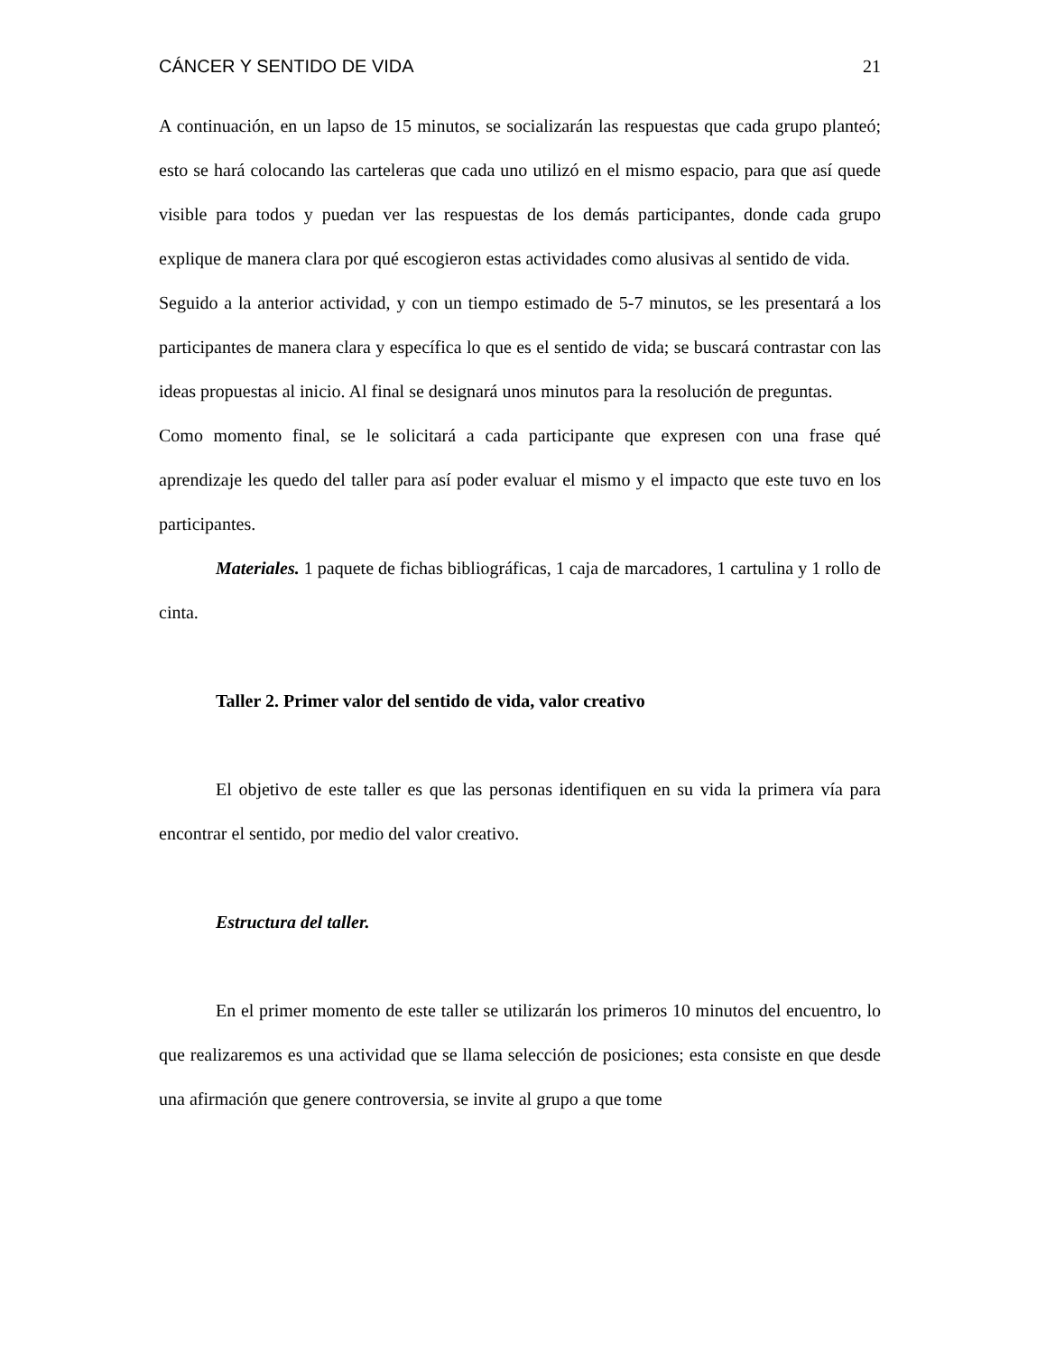CÁNCER Y SENTIDO DE VIDA 21
A continuación, en un lapso de 15 minutos, se socializarán las respuestas que cada grupo planteó; esto se hará colocando las carteleras que cada uno utilizó en el mismo espacio, para que así quede visible para todos y puedan ver las respuestas de los demás participantes, donde cada grupo explique de manera clara por qué escogieron estas actividades como alusivas al sentido de vida.
Seguido a la anterior actividad, y con un tiempo estimado de 5-7 minutos, se les presentará a los participantes de manera clara y específica lo que es el sentido de vida; se buscará contrastar con las ideas propuestas al inicio. Al final se designará unos minutos para la resolución de preguntas.
Como momento final, se le solicitará a cada participante que expresen con una frase qué aprendizaje les quedo del taller para así poder evaluar el mismo y el impacto que este tuvo en los participantes.
Materiales. 1 paquete de fichas bibliográficas, 1 caja de marcadores, 1 cartulina y 1 rollo de cinta.
Taller 2. Primer valor del sentido de vida, valor creativo
El objetivo de este taller es que las personas identifiquen en su vida la primera vía para encontrar el sentido, por medio del valor creativo.
Estructura del taller.
En el primer momento de este taller se utilizarán los primeros 10 minutos del encuentro, lo que realizaremos es una actividad que se llama selección de posiciones; esta consiste en que desde una afirmación que genere controversia, se invite al grupo a que tome